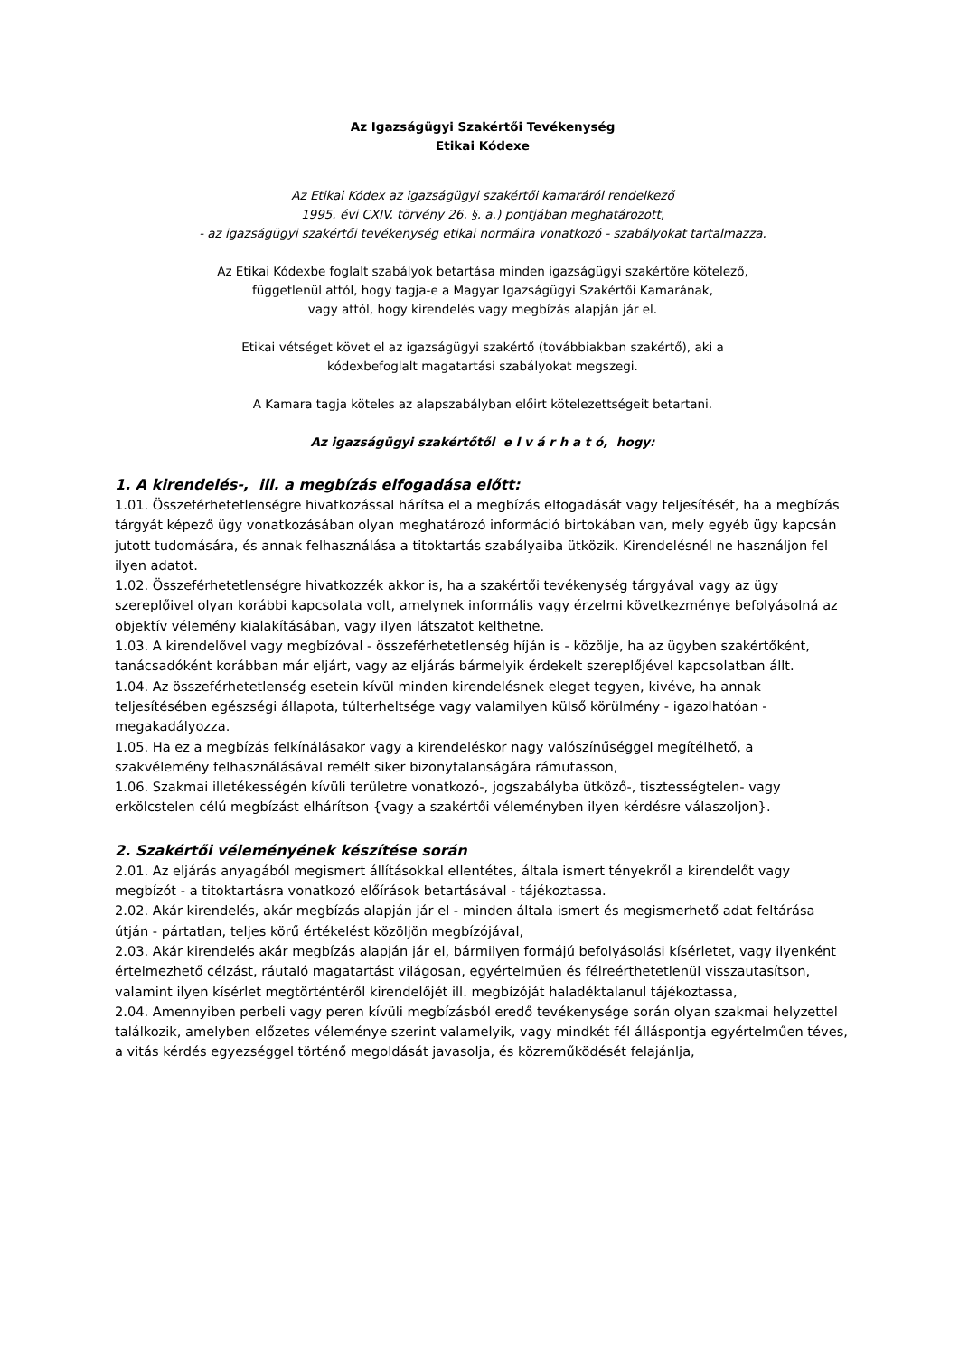Az Igazságügyi Szakértői Tevékenység
Etikai Kódexe
Az Etikai Kódex az igazságügyi szakértői kamaráról rendelkező
1995. évi CXIV. törvény 26. §. a.) pontjában meghatározott,
- az igazságügyi szakértői tevékenység etikai normáira vonatkozó - szabályokat tartalmazza.
Az Etikai Kódexbe foglalt szabályok betartása minden igazságügyi szakértőre kötelező,
függetlenül attól, hogy tagja-e a Magyar Igazságügyi Szakértői Kamarának,
vagy attól, hogy kirendelés vagy megbízás alapján jár el.
Etikai vétséget követ el az igazságügyi szakértő (továbbiakban szakértő), aki a
kódexbefoglalt magatartási szabályokat megszegi.
A Kamara tagja köteles az alapszabályban előirt kötelezettségeit betartani.
Az igazságügyi szakértőtől e l v á r h a t ó, hogy:
1. A kirendelés-, ill. a megbízás elfogadása előtt:
1.01. Összeférhetetlenségre hivatkozással hárítsa el a megbízás elfogadását vagy teljesítését, ha a megbízás tárgyát képező ügy vonatkozásában olyan meghatározó információ birtokában van, mely egyéb ügy kapcsán jutott tudomására, és annak felhasználása a titoktartás szabályaiba ütközik. Kirendelésnél ne használjon fel ilyen adatot.
1.02. Összeférhetetlenségre hivatkozzék akkor is, ha a szakértői tevékenység tárgyával vagy az ügy szereplőivel olyan korábbi kapcsolata volt, amelynek informális vagy érzelmi következménye befolyásolná az objektív vélemény kialakításában, vagy ilyen látszatot kelthetne.
1.03. A kirendelővel vagy megbízóval - összeférhetetlenség híján is - közölje, ha az ügyben szakértőként, tanácsadóként korábban már eljárt, vagy az eljárás bármelyik érdekelt szereplőjével kapcsolatban állt.
1.04. Az összeférhetetlenség esetein kívül minden kirendelésnek eleget tegyen, kivéve, ha annak teljesítésében egészségi állapota, túlterheltsége vagy valamilyen külső körülmény - igazolhatóan - megakadályozza.
1.05. Ha ez a megbízás felkínálásakor vagy a kirendeléskor nagy valószínűséggel megítélhető, a szakvélemény felhasználásával remélt siker bizonytalanságára rámutasson,
1.06. Szakmai illetékességén kívüli területre vonatkozó-, jogszabályba ütköző-, tisztességtelen- vagy erkölcstelen célú megbízást elhárítson {vagy a szakértői véleményben ilyen kérdésre válaszoljon}.
2. Szakértői véleményének készítése során
2.01. Az eljárás anyagából megismert állításokkal ellentétes, általa ismert tényekről a kirendelőt vagy megbízót - a titoktartásra vonatkozó előírások betartásával - tájékoztassa.
2.02. Akár kirendelés, akár megbízás alapján jár el - minden általa ismert és megismerhető adat feltárása útján - pártatlan, teljes körű értékelést közöljön megbízójával,
2.03. Akár kirendelés akár megbízás alapján jár el, bármilyen formájú befolyásolási kísérletet, vagy ilyenként értelmezhető célzást, ráutaló magatartást világosan, egyértelműen és félreérthetetlenül visszautasítson, valamint ilyen kísérlet megtörténtéről kirendelőjét ill. megbízóját haladéktalanul tájékoztassa,
2.04. Amennyiben perbeli vagy peren kívüli megbízásból eredő tevékenysége során olyan szakmai helyzettel találkozik, amelyben előzetes véleménye szerint valamelyik, vagy mindkét fél álláspontja egyértelműen téves, a vitás kérdés egyezséggel történő megoldását javasolja, és közreműködését felajánlja,